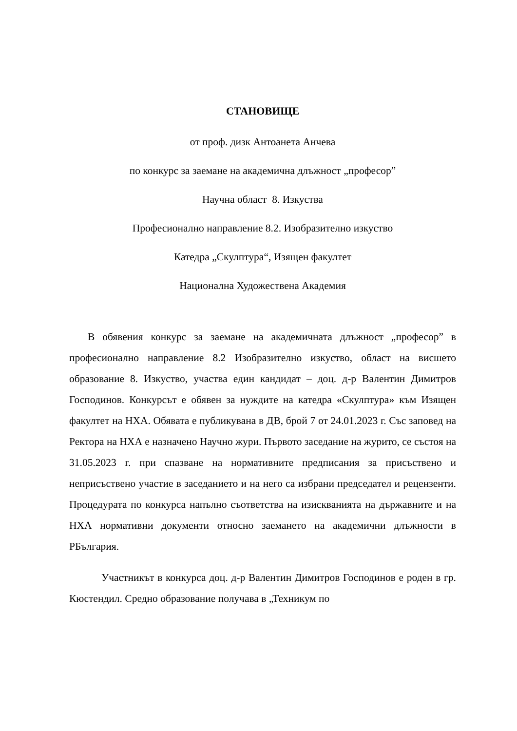СТАНОВИЩЕ
от проф. дизк Антоанета Анчева
по конкурс за заемане на академична длъжност „професор”
Научна област 8. Изкуства
Професионално направление 8.2. Изобразително изкуство
Катедра „Скулптура“, Изящен факултет
Национална Художествена Академия
В обявения конкурс за заемане на академичната длъжност „професор” в професионално направление 8.2 Изобразително изкуство, област на висшето образование 8. Изкуство, участва един кандидат – доц. д-р Валентин Димитров Господинов. Конкурсът е обявен за нуждите на катедра «Скулптура» към Изящен факултет на НХА. Обявата е публикувана в ДВ, брой 7 от 24.01.2023 г. Със заповед на Ректора на НХА е назначено Научно жури. Първото заседание на журито, се състоя на 31.05.2023 г. при спазване на нормативните предписания за присъствено и неприсъствено участие в заседанието и на него са избрани председател и рецензенти. Процедурата по конкурса напълно съответства на изискванията на държавните и на НХА нормативни документи относно заемането на академични длъжности в РБългария.
Участникът в конкурса доц. д-р Валентин Димитров Господинов е роден в гр. Кюстендил. Средно образование получава в „Техникум по